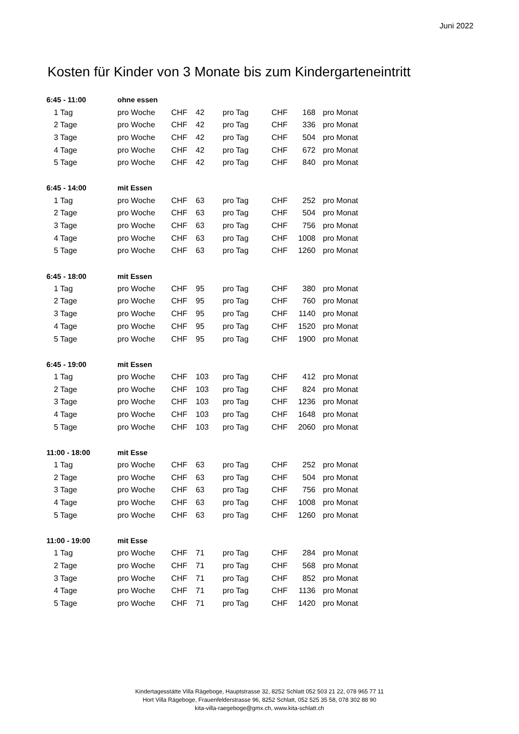Juni 2022
Kosten für Kinder von 3 Monate bis zum Kindergarteneintritt
| 6:45 - 11:00 | ohne essen | | | | | | |
| 1 Tag | pro Woche | CHF | 42 | pro Tag | CHF | 168 | pro Monat |
| 2 Tage | pro Woche | CHF | 42 | pro Tag | CHF | 336 | pro Monat |
| 3 Tage | pro Woche | CHF | 42 | pro Tag | CHF | 504 | pro Monat |
| 4 Tage | pro Woche | CHF | 42 | pro Tag | CHF | 672 | pro Monat |
| 5 Tage | pro Woche | CHF | 42 | pro Tag | CHF | 840 | pro Monat |
| 6:45 - 14:00 | mit Essen | | | | | | |
| 1 Tag | pro Woche | CHF | 63 | pro Tag | CHF | 252 | pro Monat |
| 2 Tage | pro Woche | CHF | 63 | pro Tag | CHF | 504 | pro Monat |
| 3 Tage | pro Woche | CHF | 63 | pro Tag | CHF | 756 | pro Monat |
| 4 Tage | pro Woche | CHF | 63 | pro Tag | CHF | 1008 | pro Monat |
| 5 Tage | pro Woche | CHF | 63 | pro Tag | CHF | 1260 | pro Monat |
| 6:45 - 18:00 | mit Essen | | | | | | |
| 1 Tag | pro Woche | CHF | 95 | pro Tag | CHF | 380 | pro Monat |
| 2 Tage | pro Woche | CHF | 95 | pro Tag | CHF | 760 | pro Monat |
| 3 Tage | pro Woche | CHF | 95 | pro Tag | CHF | 1140 | pro Monat |
| 4 Tage | pro Woche | CHF | 95 | pro Tag | CHF | 1520 | pro Monat |
| 5 Tage | pro Woche | CHF | 95 | pro Tag | CHF | 1900 | pro Monat |
| 6:45 - 19:00 | mit Essen | | | | | | |
| 1 Tag | pro Woche | CHF | 103 | pro Tag | CHF | 412 | pro Monat |
| 2 Tage | pro Woche | CHF | 103 | pro Tag | CHF | 824 | pro Monat |
| 3 Tage | pro Woche | CHF | 103 | pro Tag | CHF | 1236 | pro Monat |
| 4 Tage | pro Woche | CHF | 103 | pro Tag | CHF | 1648 | pro Monat |
| 5 Tage | pro Woche | CHF | 103 | pro Tag | CHF | 2060 | pro Monat |
| 11:00 - 18:00 | mit Esse | | | | | | |
| 1 Tag | pro Woche | CHF | 63 | pro Tag | CHF | 252 | pro Monat |
| 2 Tage | pro Woche | CHF | 63 | pro Tag | CHF | 504 | pro Monat |
| 3 Tage | pro Woche | CHF | 63 | pro Tag | CHF | 756 | pro Monat |
| 4 Tage | pro Woche | CHF | 63 | pro Tag | CHF | 1008 | pro Monat |
| 5 Tage | pro Woche | CHF | 63 | pro Tag | CHF | 1260 | pro Monat |
| 11:00 - 19:00 | mit Esse | | | | | | |
| 1 Tag | pro Woche | CHF | 71 | pro Tag | CHF | 284 | pro Monat |
| 2 Tage | pro Woche | CHF | 71 | pro Tag | CHF | 568 | pro Monat |
| 3 Tage | pro Woche | CHF | 71 | pro Tag | CHF | 852 | pro Monat |
| 4 Tage | pro Woche | CHF | 71 | pro Tag | CHF | 1136 | pro Monat |
| 5 Tage | pro Woche | CHF | 71 | pro Tag | CHF | 1420 | pro Monat |
Kindertagesstätte Villa Rägeboge, Hauptstrasse 32, 8252 Schlatt 052 503 21 22, 078 965 77 11
Hort Villa Rägeboge, Frauenfelderstrasse 96, 8252 Schlatt, 052 525 35 58, 078 302 88 90
kita-villa-raegeboge@gmx.ch, www.kita-schlatt.ch